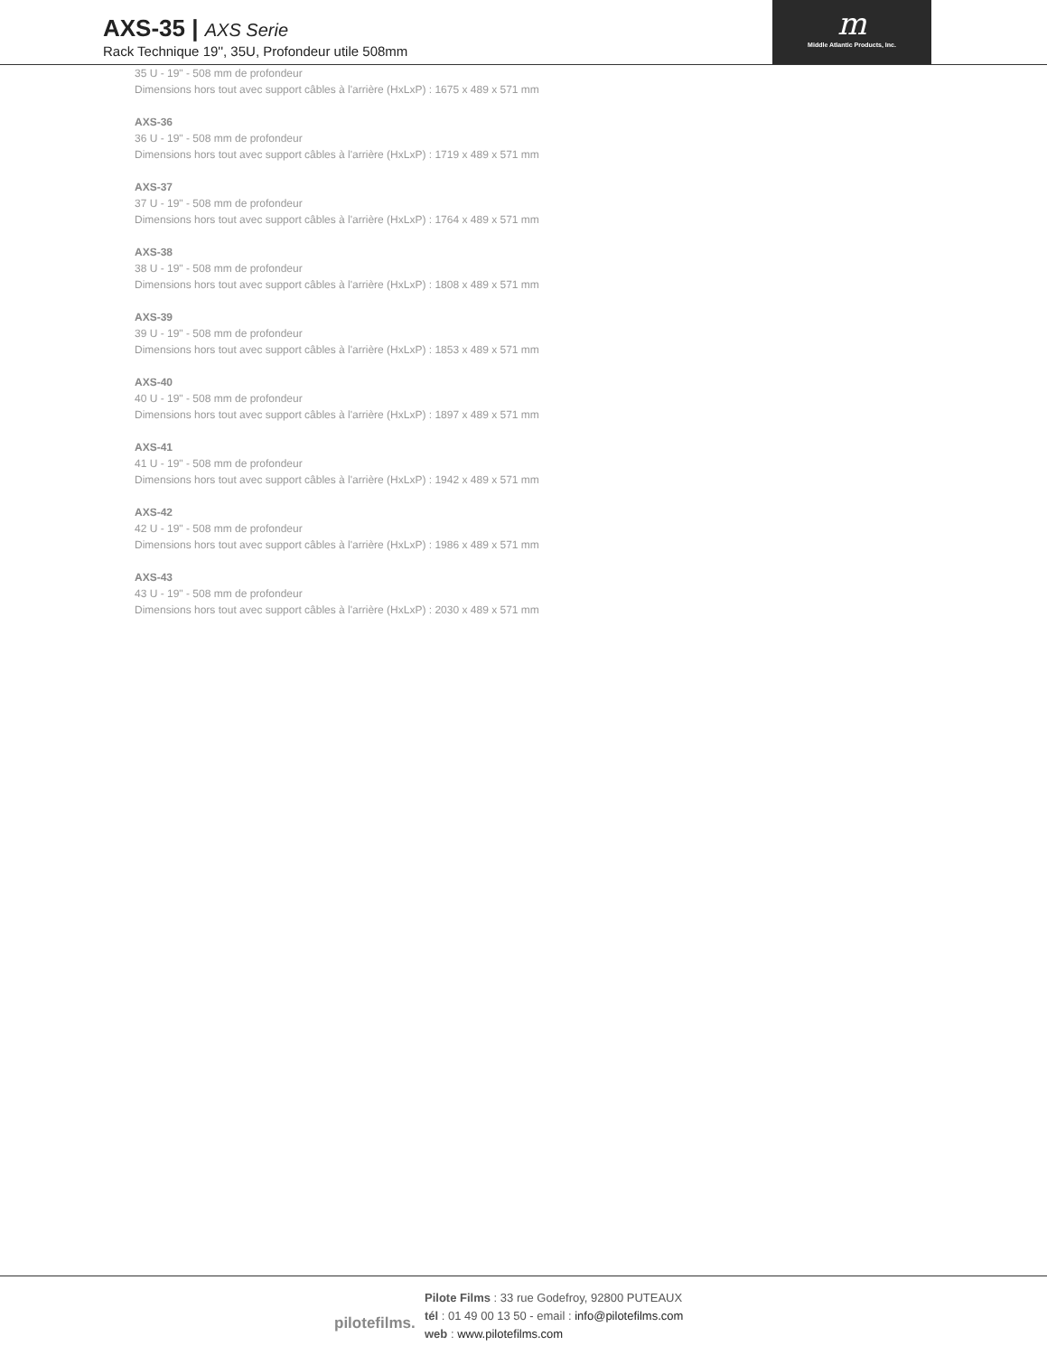AXS-35 | AXS Serie
Rack Technique 19'', 35U, Profondeur utile 508mm
m
Middle Atlantic Products, Inc.
35 U - 19" - 508 mm de profondeur
Dimensions hors tout avec support câbles à l'arrière (HxLxP) : 1675 x 489 x 571 mm
AXS-36
36 U - 19" - 508 mm de profondeur
Dimensions hors tout avec support câbles à l'arrière (HxLxP) : 1719 x 489 x 571 mm
AXS-37
37 U - 19" - 508 mm de profondeur
Dimensions hors tout avec support câbles à l'arrière (HxLxP) : 1764 x 489 x 571 mm
AXS-38
38 U - 19" - 508 mm de profondeur
Dimensions hors tout avec support câbles à l'arrière (HxLxP) : 1808 x 489 x 571 mm
AXS-39
39 U - 19" - 508 mm de profondeur
Dimensions hors tout avec support câbles à l'arrière (HxLxP) : 1853 x 489 x 571 mm
AXS-40
40 U - 19" - 508 mm de profondeur
Dimensions hors tout avec support câbles à l'arrière (HxLxP) : 1897 x 489 x 571 mm
AXS-41
41 U - 19" - 508 mm de profondeur
Dimensions hors tout avec support câbles à l'arrière (HxLxP) : 1942 x 489 x 571 mm
AXS-42
42 U - 19" - 508 mm de profondeur
Dimensions hors tout avec support câbles à l'arrière (HxLxP) : 1986 x 489 x 571 mm
AXS-43
43 U - 19" - 508 mm de profondeur
Dimensions hors tout avec support câbles à l'arrière (HxLxP) : 2030 x 489 x 571 mm
pilotefilms.
Pilote Films : 33 rue Godefroy, 92800 PUTEAUX
tél : 01 49 00 13 50 - email : info@pilotefilms.com
web : www.pilotefilms.com